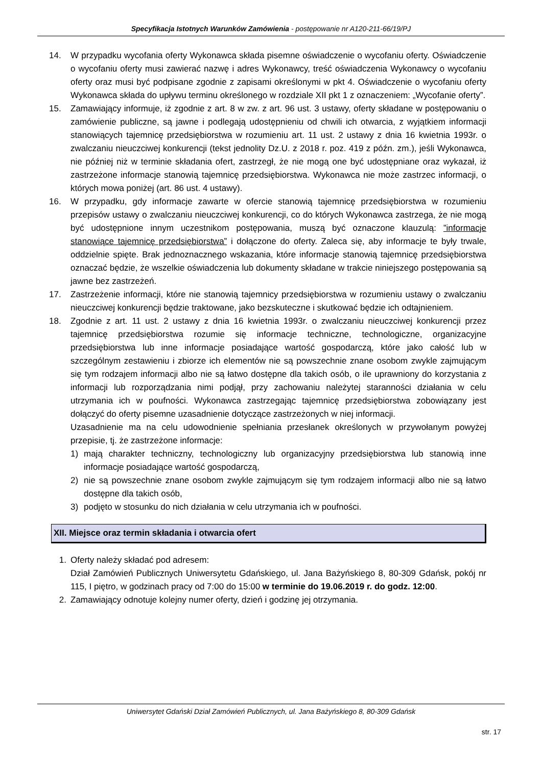Specyfikacja Istotnych Warunków Zamówienia - postępowanie nr A120-211-66/19/PJ
14. W przypadku wycofania oferty Wykonawca składa pisemne oświadczenie o wycofaniu oferty. Oświadczenie o wycofaniu oferty musi zawierać nazwę i adres Wykonawcy, treść oświadczenia Wykonawcy o wycofaniu oferty oraz musi być podpisane zgodnie z zapisami określonymi w pkt 4. Oświadczenie o wycofaniu oferty Wykonawca składa do upływu terminu określonego w rozdziale XII pkt 1 z oznaczeniem: „Wycofanie oferty”.
15. Zamawiający informuje, iż zgodnie z art. 8 w zw. z art. 96 ust. 3 ustawy, oferty składane w postępowaniu o zamówienie publiczne, są jawne i podlegają udostępnieniu od chwili ich otwarcia, z wyjątkiem informacji stanowiących tajemnicę przedsiębiorstwa w rozumieniu art. 11 ust. 2 ustawy z dnia 16 kwietnia 1993r. o zwalczaniu nieuczciwej konkurencji (tekst jednolity Dz.U. z 2018 r. poz. 419 z późn. zm.), jeśli Wykonawca, nie później niż w terminie składania ofert, zastrzegł, że nie mogą one być udostępniane oraz wykazał, iż zastrzeżone informacje stanowią tajemnicę przedsiębiorstwa. Wykonawca nie może zastrzec informacji, o których mowa poniżej (art. 86 ust. 4 ustawy).
16. W przypadku, gdy informacje zawarte w ofercie stanowią tajemnicę przedsiębiorstwa w rozumieniu przepisów ustawy o zwalczaniu nieuczciwej konkurencji, co do których Wykonawca zastrzega, że nie mogą być udostępnione innym uczestnikom postępowania, muszą być oznaczone klauzulą: ”informacje stanowiące tajemnicę przedsiębiorstwa” i dołączone do oferty. Zaleca się, aby informacje te były trwale, oddzielnie spięte. Brak jednoznacznego wskazania, które informacje stanowią tajemnicę przedsiębiorstwa oznaczać będzie, że wszelkie oświadczenia lub dokumenty składane w trakcie niniejszego postępowania są jawne bez zastrzeżeń.
17. Zastrzeżenie informacji, które nie stanowią tajemnicy przedsiębiorstwa w rozumieniu ustawy o zwalczaniu nieuczciwej konkurencji będzie traktowane, jako bezskuteczne i skutkować będzie ich odtajnieniem.
18. Zgodnie z art. 11 ust. 2 ustawy z dnia 16 kwietnia 1993r. o zwalczaniu nieuczciwej konkurencji przez tajemnicę przedsiębiorstwa rozumie się informacje techniczne, technologiczne, organizacyjne przedsiębiorstwa lub inne informacje posiadające wartość gospodarczą, które jako całość lub w szczególnym zestawieniu i zbiorze ich elementów nie są powszechnie znane osobom zwykle zajmującym się tym rodzajem informacji albo nie są łatwo dostępne dla takich osób, o ile uprawniony do korzystania z informacji lub rozporządzania nimi podjął, przy zachowaniu należytej staranności działania w celu utrzymania ich w poufności. Wykonawca zastrzegając tajemnicę przedsiębiorstwa zobowiązany jest dołączyć do oferty pisemne uzasadnienie dotyczące zastrzeżonych w niej informacji.
Uzasadnienie ma na celu udowodnienie spełniania przesłanek określonych w przywołanym powyżej przepisie, tj. że zastrzeżone informacje:
1) mają charakter techniczny, technologiczny lub organizacyjny przedsiębiorstwa lub stanowią inne informacje posiadające wartość gospodarczą,
2) nie są powszechnie znane osobom zwykle zajmującym się tym rodzajem informacji albo nie są łatwo dostępne dla takich osób,
3) podjęto w stosunku do nich działania w celu utrzymania ich w poufności.
XII. Miejsce oraz termin składania i otwarcia ofert
1. Oferty należy składać pod adresem:
Dział Zamówień Publicznych Uniwersytetu Gdańskiego, ul. Jana Bażyńskiego 8, 80-309 Gdańsk, pokój nr 115, I piętro, w godzinach pracy od 7:00 do 15:00 w terminie do 19.06.2019 r. do godz. 12:00.
2. Zamawiający odnotuje kolejny numer oferty, dzień i godzinę jej otrzymania.
Uniwersytet Gdański Dział Zamówień Publicznych, ul. Jana Bażyńskiego 8, 80-309 Gdańsk
str. 17